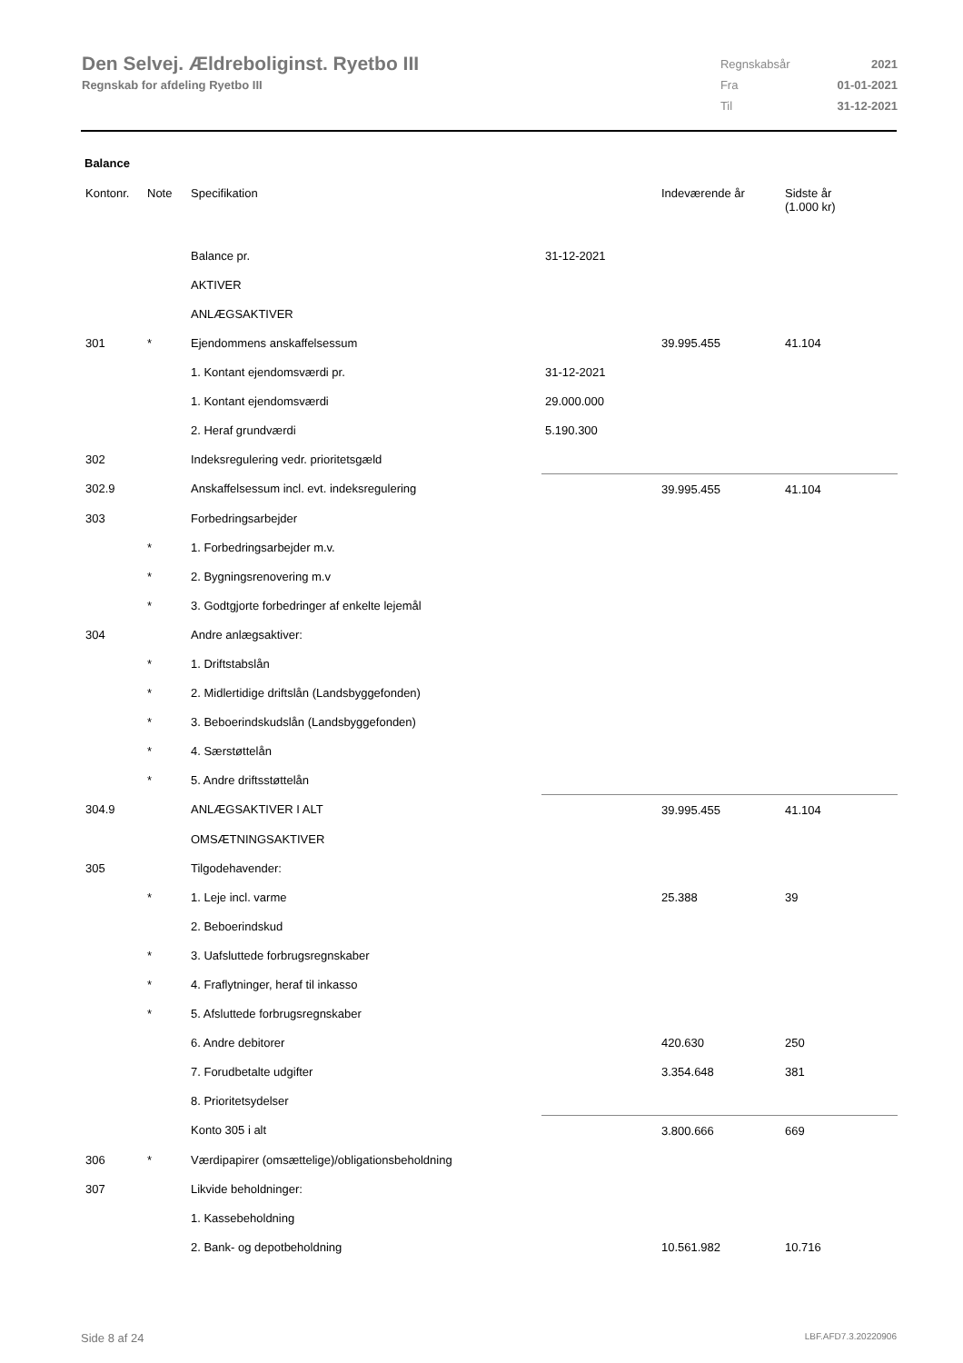Den Selvej. Ældreboliginst. Ryetbo III
Regnskab for afdeling Ryetbo III
| Regnskabsår | 2021 |
| Fra | 01-01-2021 |
| Til | 31-12-2021 |
Balance
| Kontonr. | Note | Specifikation | | Indeværende år | Sidste år (1.000 kr) |
| --- | --- | --- | --- | --- | --- |
| | | Balance pr. | 31-12-2021 | | |
| | | AKTIVER | | | |
| | | ANLÆGSAKTIVER | | | |
| 301 | * | Ejendommens anskaffelsessum | | 39.995.455 | 41.104 |
| | | 1. Kontant ejendomsværdi pr. | 31-12-2021 | | |
| | | 1. Kontant ejendomsværdi | 29.000.000 | | |
| | | 2. Heraf grundværdi | 5.190.300 | | |
| 302 | | Indeksregulering vedr. prioritetsgæld | | | |
| 302.9 | | Anskaffelsessum incl. evt. indeksregulering | | 39.995.455 | 41.104 |
| 303 | | Forbedringsarbejder | | | |
| | * | 1. Forbedringsarbejder m.v. | | | |
| | * | 2. Bygningsrenovering m.v | | | |
| | * | 3. Godtgjorte forbedringer af enkelte lejemål | | | |
| 304 | | Andre anlægsaktiver: | | | |
| | * | 1. Driftstabslån | | | |
| | * | 2. Midlertidige driftslån (Landsbyggefonden) | | | |
| | * | 3. Beboerindskudslån (Landsbyggefonden) | | | |
| | * | 4. Særstøttelån | | | |
| | * | 5. Andre driftsstøttelån | | | |
| 304.9 | | ANLÆGSAKTIVER I ALT | | 39.995.455 | 41.104 |
| | | OMSÆTNINGSAKTIVER | | | |
| 305 | | Tilgodehavender: | | | |
| | * | 1. Leje incl. varme | | 25.388 | 39 |
| | | 2. Beboerindskud | | | |
| | * | 3. Uafsluttede forbrugsregnskaber | | | |
| | * | 4. Fraflytninger, heraf til inkasso | | | |
| | * | 5. Afsluttede forbrugsregnskaber | | | |
| | | 6. Andre debitorer | | 420.630 | 250 |
| | | 7. Forudbetalte udgifter | | 3.354.648 | 381 |
| | | 8. Prioritetsydelser | | | |
| | | Konto 305 i alt | | 3.800.666 | 669 |
| 306 | * | Værdipapirer (omsættelige)/obligationsbeholdning | | | |
| 307 | | Likvide beholdninger: | | | |
| | | 1. Kassebeholdning | | | |
| | | 2. Bank- og depotbeholdning | | 10.561.982 | 10.716 |
Side 8 af 24 LBF.AFD7.3.20220906